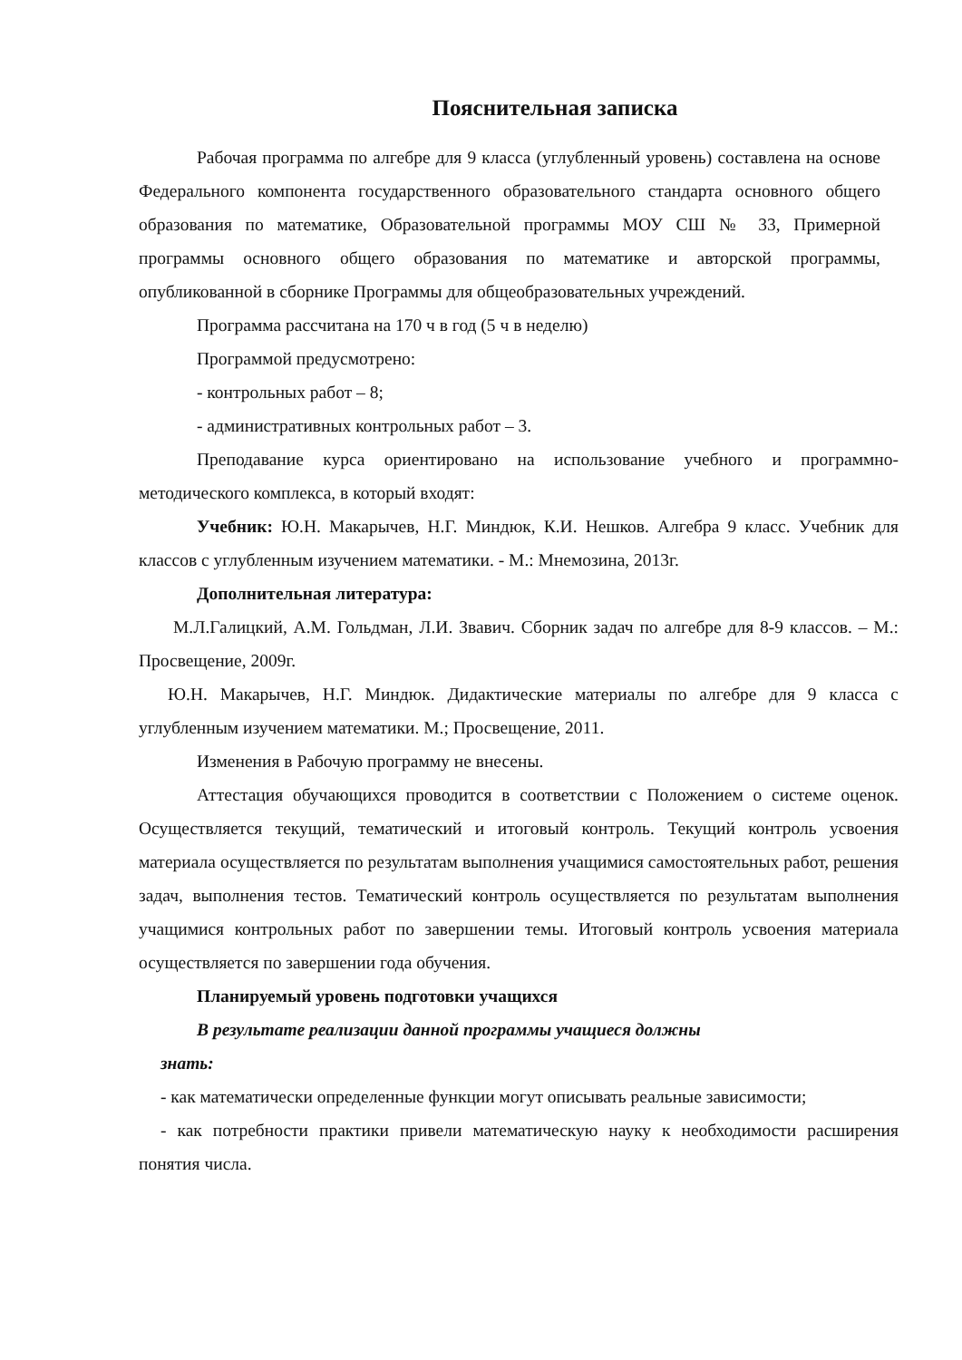Пояснительная записка
Рабочая программа по алгебре для 9 класса (углубленный уровень) составлена на основе Федерального компонента государственного образовательного стандарта основного общего образования по математике, Образовательной программы МОУ СШ № 33, Примерной программы основного общего образования по математике и авторской программы, опубликованной в сборнике Программы для общеобразовательных учреждений.
Программа рассчитана на 170 ч в год (5 ч в неделю)
Программой предусмотрено:
- контрольных работ – 8;
- административных контрольных работ – 3.
Преподавание курса ориентировано на использование учебного и программно-методического комплекса, в который входят:
Учебник: Ю.Н. Макарычев, Н.Г. Миндюк, К.И. Нешков. Алгебра 9 класс. Учебник для классов с углубленным изучением математики. - М.: Мнемозина, 2013г.
Дополнительная литература:
М.Л.Галицкий, А.М. Гольдман, Л.И. Звавич. Сборник задач по алгебре для 8-9 классов. – М.: Просвещение, 2009г.
Ю.Н. Макарычев, Н.Г. Миндюк. Дидактические материалы по алгебре для 9 класса с углубленным изучением математики. М.; Просвещение, 2011.
Изменения в Рабочую программу не внесены.
Аттестация обучающихся проводится в соответствии с Положением о системе оценок. Осуществляется текущий, тематический и итоговый контроль. Текущий контроль усвоения материала осуществляется по результатам выполнения учащимися самостоятельных работ, решения задач, выполнения тестов. Тематический контроль осуществляется по результатам выполнения учащимися контрольных работ по завершении темы. Итоговый контроль усвоения материала осуществляется по завершении года обучения.
Планируемый уровень подготовки учащихся
В результате реализации данной программы учащиеся должны
знать:
- как математически определенные функции могут описывать реальные зависимости;
- как потребности практики привели математическую науку к необходимости расширения понятия числа.